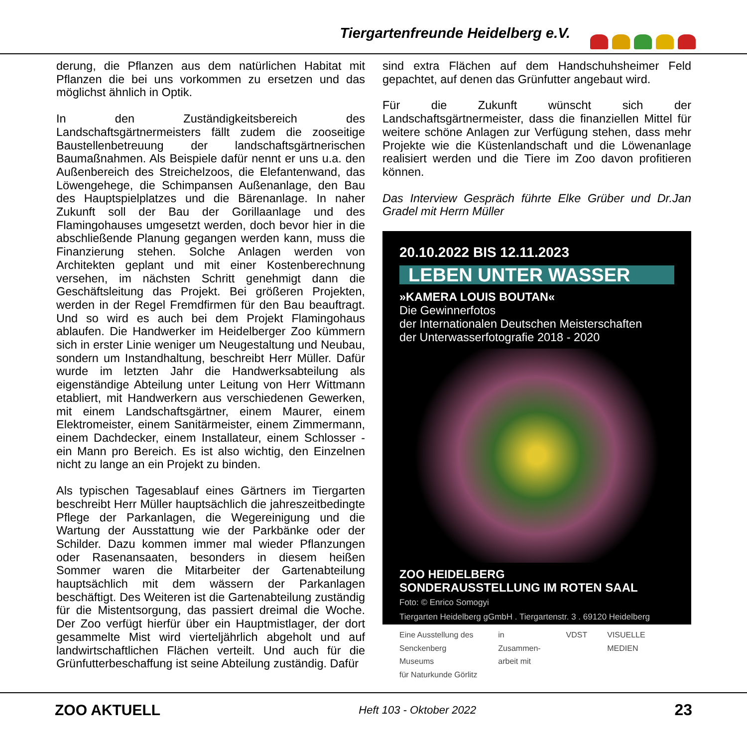Tiergartenfreunde Heidelberg e.V.
derung, die Pflanzen aus dem natürlichen Habitat mit Pflanzen die bei uns vorkommen zu ersetzen und das möglichst ähnlich in Optik.
In den Zuständigkeitsbereich des Landschaftsgärtnermeisters fällt zudem die zooseitige Baustellenbetreuung der landschaftsgärtnerischen Baumaßnahmen. Als Beispiele dafür nennt er uns u.a. den Außenbereich des Streichelzoos, die Elefantenwand, das Löwengehege, die Schimpansen Außenanlage, den Bau des Hauptspielplatzes und die Bärenanlage. In naher Zukunft soll der Bau der Gorillaanlage und des Flamingohauses umgesetzt werden, doch bevor hier in die abschließende Planung gegangen werden kann, muss die Finanzierung stehen. Solche Anlagen werden von Architekten geplant und mit einer Kostenberechnung versehen, im nächsten Schritt genehmigt dann die Geschäftsleitung das Projekt. Bei größeren Projekten, werden in der Regel Fremdfirmen für den Bau beauftragt. Und so wird es auch bei dem Projekt Flamingohaus ablaufen. Die Handwerker im Heidelberger Zoo kümmern sich in erster Linie weniger um Neugestaltung und Neubau, sondern um Instandhaltung, beschreibt Herr Müller. Dafür wurde im letzten Jahr die Handwerksabteilung als eigenständige Abteilung unter Leitung von Herr Wittmann etabliert, mit Handwerkern aus verschiedenen Gewerken, mit einem Landschaftsgärtner, einem Maurer, einem Elektromeister, einem Sanitärmeister, einem Zimmermann, einem Dachdecker, einem Installateur, einem Schlosser - ein Mann pro Bereich. Es ist also wichtig, den Einzelnen nicht zu lange an ein Projekt zu binden.
Als typischen Tagesablauf eines Gärtners im Tiergarten beschreibt Herr Müller hauptsächlich die jahreszeitbedingte Pflege der Parkanlagen, die Wegereinigung und die Wartung der Ausstattung wie der Parkbänke oder der Schilder. Dazu kommen immer mal wieder Pflanzungen oder Rasenansaaten, besonders in diesem heißen Sommer waren die Mitarbeiter der Gartenabteilung hauptsächlich mit dem wässern der Parkanlagen beschäftigt. Des Weiteren ist die Gartenabteilung zuständig für die Mistentsorgung, das passiert dreimal die Woche. Der Zoo verfügt hierfür über ein Hauptmistlager, der dort gesammelte Mist wird vierteljährlich abgeholt und auf landwirtschaftlichen Flächen verteilt. Und auch für die Grünfutterbeschaffung ist seine Abteilung zuständig. Dafür
sind extra Flächen auf dem Handschuhsheimer Feld gepachtet, auf denen das Grünfutter angebaut wird.
Für die Zukunft wünscht sich der Landschaftsgärtnermeister, dass die finanziellen Mittel für weitere schöne Anlagen zur Verfügung stehen, dass mehr Projekte wie die Küstenlandschaft und die Löwenanlage realisiert werden und die Tiere im Zoo davon profitieren können.
Das Interview Gespräch führte Elke Grüber und Dr.Jan Gradel mit Herrn Müller
20.10.2022 BIS 12.11.2023
LEBEN UNTER WASSER
»KAMERA LOUIS BOUTAN«
Die Gewinnerfotos
der Internationalen Deutschen Meisterschaften
der Unterwasserfotografie 2018 - 2020
ZOO HEIDELBERG
SONDERAUSSTELLUNG IM ROTEN SAAL
Foto: © Enrico Somogyi
Tiergarten Heidelberg gGmbH . Tiergartenstr. 3 . 69120 Heidelberg
Eine Ausstellung des
Senckenberg Museums
für Naturkunde Görlitz
in Zusammen-
arbeit mit
VDST VISUELLE MEDIEN
ZOO AKTUELL Heft 103 - Oktober 2022 23